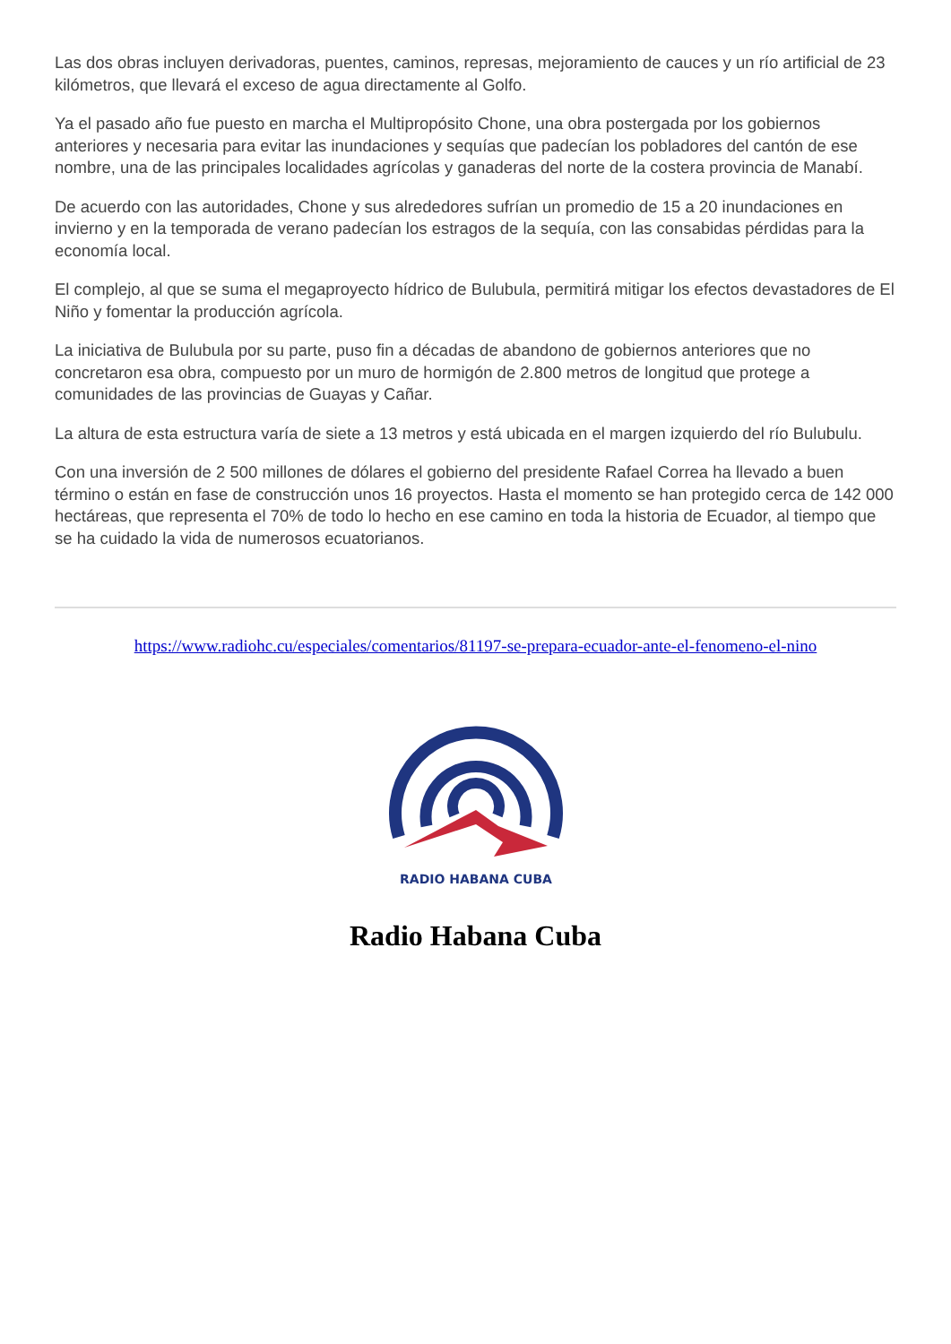Las dos obras incluyen derivadoras, puentes, caminos, represas, mejoramiento de cauces y un río artificial de 23 kilómetros, que llevará el exceso de agua directamente al Golfo.
Ya el pasado año fue puesto en marcha el Multipropósito Chone, una obra postergada por los gobiernos anteriores y necesaria para evitar las inundaciones y sequías que padecían los pobladores del cantón de ese nombre, una de las principales localidades agrícolas y ganaderas del norte de la costera provincia de Manabí.
De acuerdo con las autoridades, Chone y sus alrededores sufrían un promedio de 15 a 20 inundaciones en invierno y en la temporada de verano padecían los estragos de la sequía, con las consabidas pérdidas para la economía local.
El complejo, al que se suma el megaproyecto hídrico de Bulubula, permitirá mitigar los efectos devastadores de El Niño y fomentar la producción agrícola.
La iniciativa de Bulubula por su parte, puso fin a décadas de abandono de gobiernos anteriores que no concretaron esa obra, compuesto por un muro de hormigón de 2.800 metros de longitud que protege a comunidades de las provincias de Guayas y Cañar.
La altura de esta estructura varía de siete a 13 metros y está ubicada en el margen izquierdo del río Bulubulu.
Con una inversión de 2 500 millones de dólares el gobierno del presidente Rafael Correa ha llevado a buen término o están en fase de construcción unos 16 proyectos. Hasta el momento se han protegido cerca de 142 000 hectáreas, que representa el 70% de todo lo hecho en ese camino en toda la historia de Ecuador, al tiempo que se ha cuidado la vida de numerosos ecuatorianos.
https://www.radiohc.cu/especiales/comentarios/81197-se-prepara-ecuador-ante-el-fenomeno-el-nino
RADIO HABANA CUBA
Radio Habana Cuba